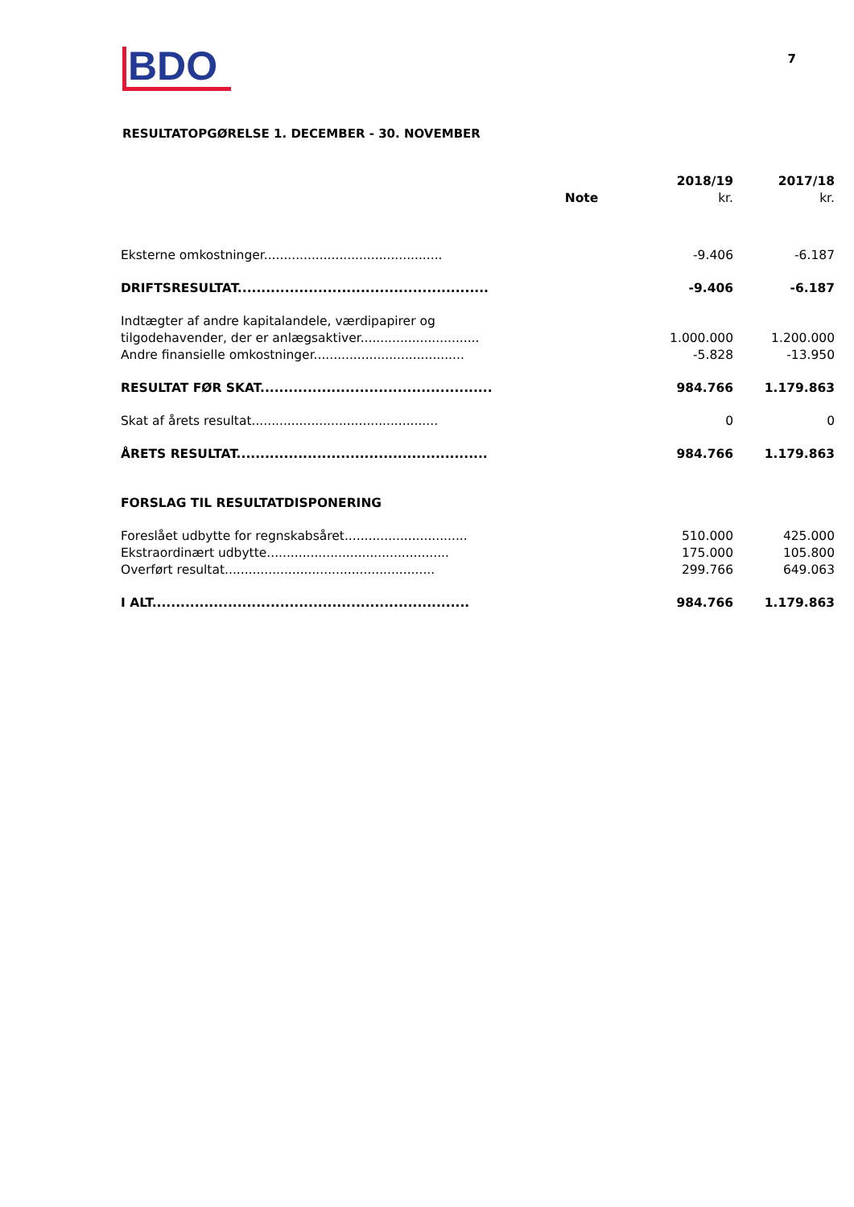BDO
7
RESULTATOPGØRELSE 1. DECEMBER - 30. NOVEMBER
| | Note | 2018/19 kr. | 2017/18 kr. |
| --- | --- | --- | --- |
| Eksterne omkostninger............................................. | | -9.406 | -6.187 |
| DRIFTSRESULTAT..................................................... | | -9.406 | -6.187 |
| Indtægter af andre kapitalandele, værdipapirer og tilgodehavender, der er anlægsaktiver.............................. | | 1.000.000 | 1.200.000 |
| Andre finansielle omkostninger...................................... | | -5.828 | -13.950 |
| RESULTAT FØR SKAT................................................. | | 984.766 | 1.179.863 |
| Skat af årets resultat............................................... | | 0 | 0 |
| ÅRETS RESULTAT..................................................... | | 984.766 | 1.179.863 |
| FORSLAG TIL RESULTATDISPONERING | | | |
| Foreslået udbytte for regnskabsåret............................... | | 510.000 | 425.000 |
| Ekstraordinært udbytte.............................................. | | 175.000 | 105.800 |
| Overført resultat..................................................... | | 299.766 | 649.063 |
| I ALT................................................................... | | 984.766 | 1.179.863 |